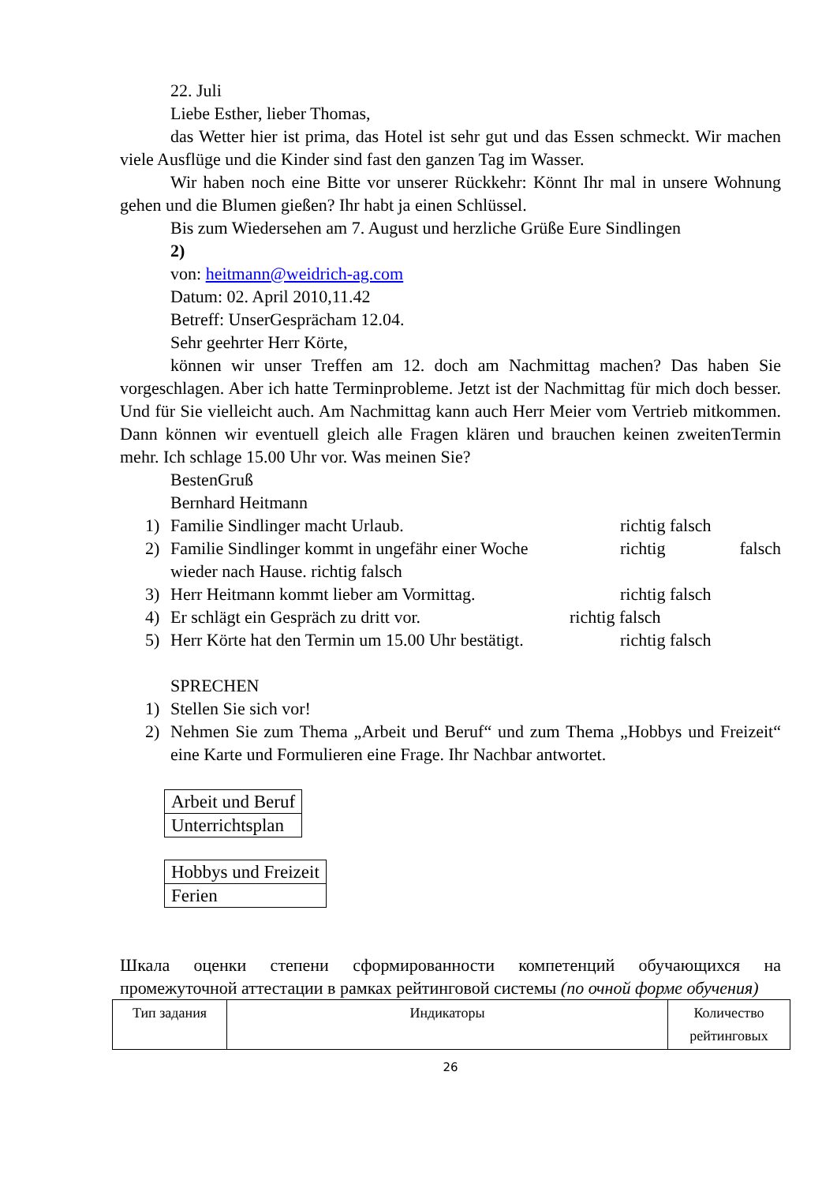22. Juli
Liebe Esther, lieber Thomas,
das Wetter hier ist prima, das Hotel ist sehr gut und das Essen schmeckt. Wir machen viele Ausflüge und die Kinder sind fast den ganzen Tag im Wasser.
Wir haben noch eine Bitte vor unserer Rückkehr: Könnt Ihr mal in unsere Wohnung gehen und die Blumen gießen? Ihr habt ja einen Schlüssel.
Bis zum Wiedersehen am 7. August und herzliche Grüße Eure Sindlingen
2)
von: heitmann@weidrich-ag.com
Datum: 02. April 2010,11.42
Betreff: UnserGesprächam 12.04.
Sehr geehrter Herr Körte,
können wir unser Treffen am 12. doch am Nachmittag machen? Das haben Sie vorgeschlagen. Aber ich hatte Terminprobleme. Jetzt ist der Nachmittag für mich doch besser. Und für Sie vielleicht auch. Am Nachmittag kann auch Herr Meier vom Vertrieb mitkommen. Dann können wir eventuell gleich alle Fragen klären und brauchen keinen zweitenTermin mehr. Ich schlage 15.00 Uhr vor. Was meinen Sie?
BestenGruß
Bernhard Heitmann
1) Familie Sindlinger macht Urlaub. richtig falsch
2) Familie Sindlinger kommt in ungefähr einer Woche richtig falsch
wieder nach Hause. richtig falsch
3) Herr Heitmann kommt lieber am Vormittag. richtig falsch
4) Er schlägt ein Gespräch zu dritt vor. richtig falsch
5) Herr Körte hat den Termin um 15.00 Uhr bestätigt. richtig falsch
SPRECHEN
1) Stellen Sie sich vor!
2) Nehmen Sie zum Thema „Arbeit und Beruf“ und zum Thema „Hobbys und Freizeit“ eine Karte und Formulieren eine Frage. Ihr Nachbar antwortet.
| Arbeit und Beruf |
| Unterrichtsplan |
| Hobbys und Freizeit |
| Ferien |
Шкала оценки степени сформированности компетенций обучающихся на промежуточной аттестации в рамках рейтинговой системы (по очной форме обучения)
| Тип задания | Индикаторы | Количество рейтинговых |
| --- | --- | --- |
26